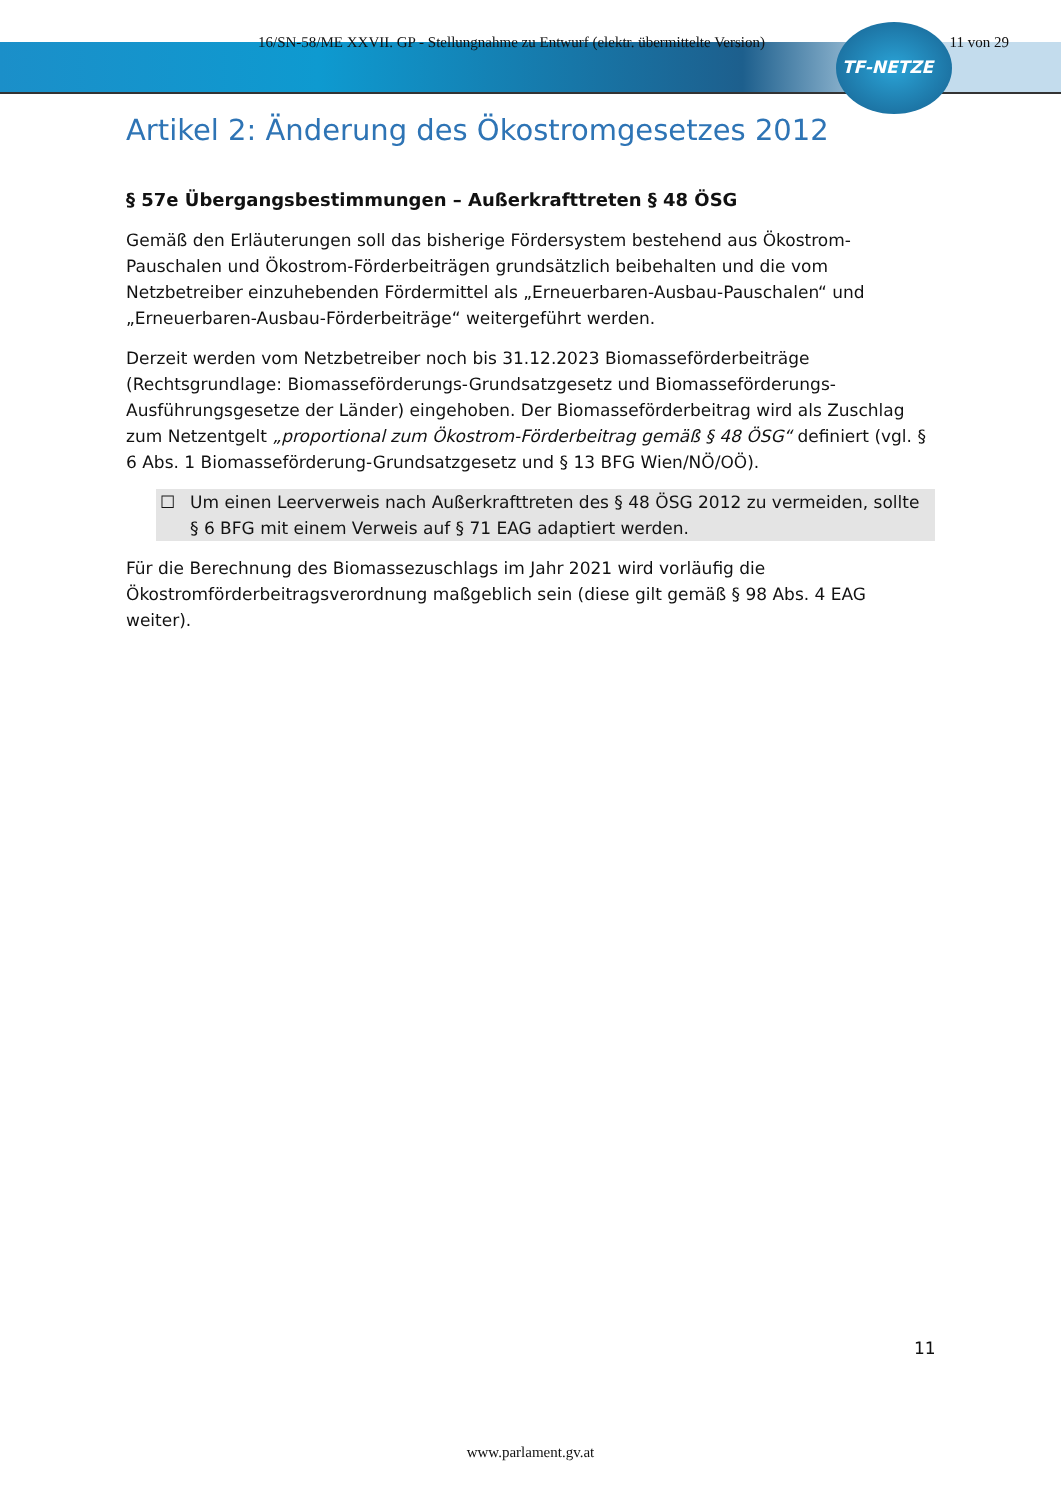16/SN-58/ME XXVII. GP - Stellungnahme zu Entwurf (elektr. übermittelte Version) 11 von 29
TF-NETZE
Artikel 2: Änderung des Ökostromgesetzes 2012
§ 57e Übergangsbestimmungen – Außerkrafttreten § 48 ÖSG
Gemäß den Erläuterungen soll das bisherige Fördersystem bestehend aus Ökostrom-Pauschalen und Ökostrom-Förderbeiträgen grundsätzlich beibehalten und die vom Netzbetreiber einzuhebenden Fördermittel als „Erneuerbaren-Ausbau-Pauschalen“ und „Erneuerbaren-Ausbau-Förderbeiträge“ weitergeführt werden.
Derzeit werden vom Netzbetreiber noch bis 31.12.2023 Biomasseförderbeiträge (Rechtsgrundlage: Biomasseförderungs-Grundsatzgesetz und Biomasseförderungs-Ausführungsgesetze der Länder) eingehoben. Der Biomasseförderbeitrag wird als Zuschlag zum Netzentgelt „proportional zum Ökostrom-Förderbeitrag gemäß § 48 ÖSG“ definiert (vgl. § 6 Abs. 1 Biomasseförderung-Grundsatzgesetz und § 13 BFG Wien/NÖ/OÖ).
☐ Um einen Leerverweis nach Außerkrafttreten des § 48 ÖSG 2012 zu vermeiden, sollte § 6 BFG mit einem Verweis auf § 71 EAG adaptiert werden.
Für die Berechnung des Biomassezuschlags im Jahr 2021 wird vorläufig die Ökostromförderbeitragsverordnung maßgeblich sein (diese gilt gemäß § 98 Abs. 4 EAG weiter).
11
www.parlament.gv.at